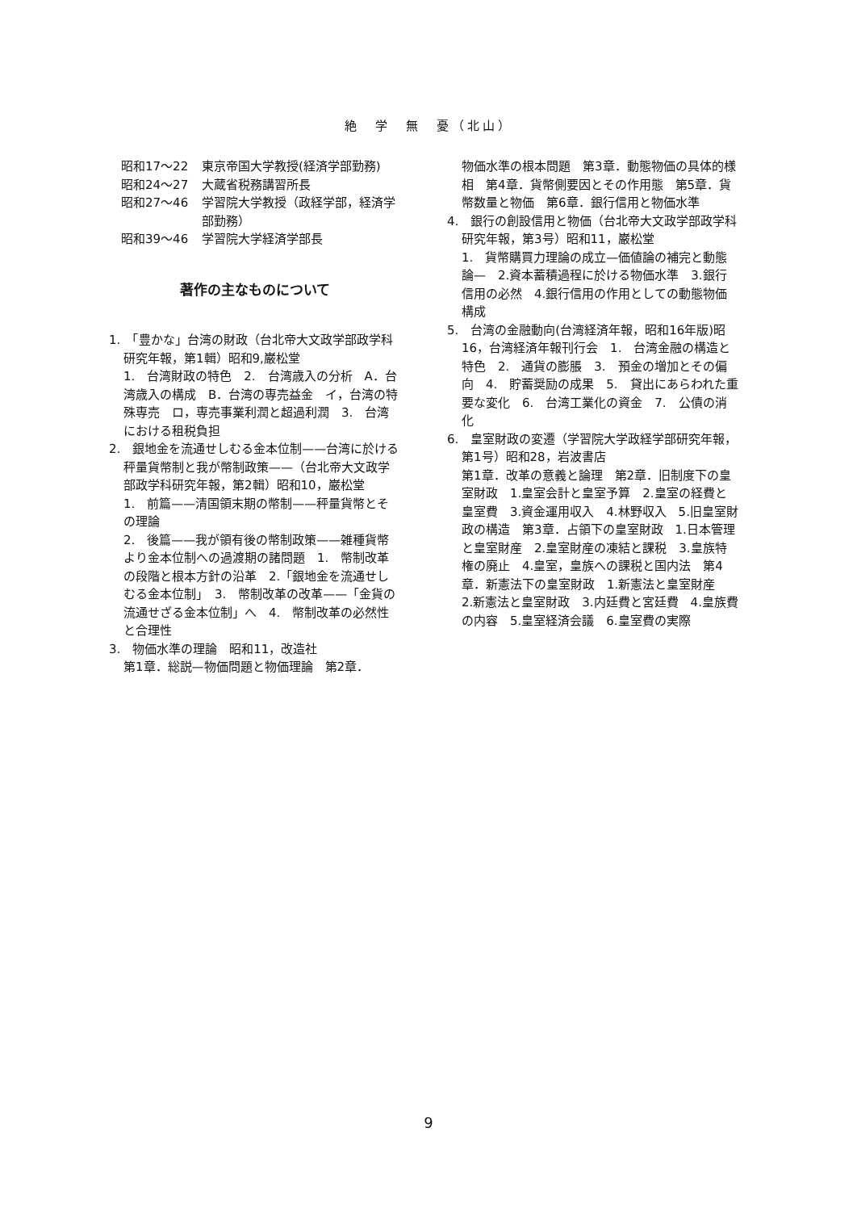絶　学　無　憂（北山）
昭和17〜22 東京帝国大学教授(経済学部勤務)
昭和24〜27 大蔵省税務講習所長
昭和27〜46 学習院大学教授（政経学部，経済学部勤務）
昭和39〜46 学習院大学経済学部長
著作の主なものについて
1.　「豊かな」台湾の財政（台北帝大文政学部政学科研究年報，第1輯）昭和9,巌松堂
1.　台湾財政の特色　2.　台湾歳入の分析　A．台湾歳入の構成　B．台湾の専売益金　イ，台湾の特殊専売　ロ，専売事業利潤と超過利潤　3.　台湾における租税負担
2.　銀地金を流通せしむる金本位制——台湾に於ける秤量貨幣制と我が幣制政策——（台北帝大文政学部政学科研究年報，第2輯）昭和10，巌松堂
1.　前篇——清国領末期の幣制——秤量貨幣とその理論
2.　後篇——我が領有後の幣制政策——雑種貨幣より金本位制への過渡期の諸問題　1.　幣制改革の段階と根本方針の沿革　2.「銀地金を流通せしむる金本位制」　3.　幣制改革の改革——「金貨の流通せざる金本位制」へ　4.　幣制改革の必然性と合理性
3.　物価水準の理論　昭和11，改造社
第1章．総説—物価問題と物価理論　第2章．
物価水準の根本問題　第3章．動態物価の具体的様相　第4章．貨幣側要因とその作用態　第5章．貨幣数量と物価　第6章．銀行信用と物価水準
4.　銀行の創設信用と物価（台北帝大文政学部政学科研究年報，第3号）昭和11，巌松堂
1.　貨幣購買力理論の成立—価値論の補完と動態論—　2.資本蓄積過程に於ける物価水準　3.銀行信用の必然　4.銀行信用の作用としての動態物価構成
5.　台湾の金融動向(台湾経済年報，昭和16年版)昭16，台湾経済年報刊行会　1.　台湾金融の構造と特色　2.　通貨の膨脹　3.　預金の増加とその偏向　4.　貯蓄奨励の成果　5.　貸出にあらわれた重要な変化　6.　台湾工業化の資金　7.　公債の消化
6.　皇室財政の変遷（学習院大学政経学部研究年報，第1号）昭和28，岩波書店
第1章．改革の意義と論理　第2章．旧制度下の皇室財政　1.皇室会計と皇室予算　2.皇室の経費と皇室費　3.資金運用収入　4.林野収入　5.旧皇室財政の構造　第3章．占領下の皇室財政　1.日本管理と皇室財産　2.皇室財産の凍結と課税　3.皇族特権の廃止　4.皇室，皇族への課税と国内法　第4章．新憲法下の皇室財政　1.新憲法と皇室財産　2.新憲法と皇室財政　3.内廷費と宮廷費　4.皇族費の内容　5.皇室経済会議　6.皇室費の実際
9